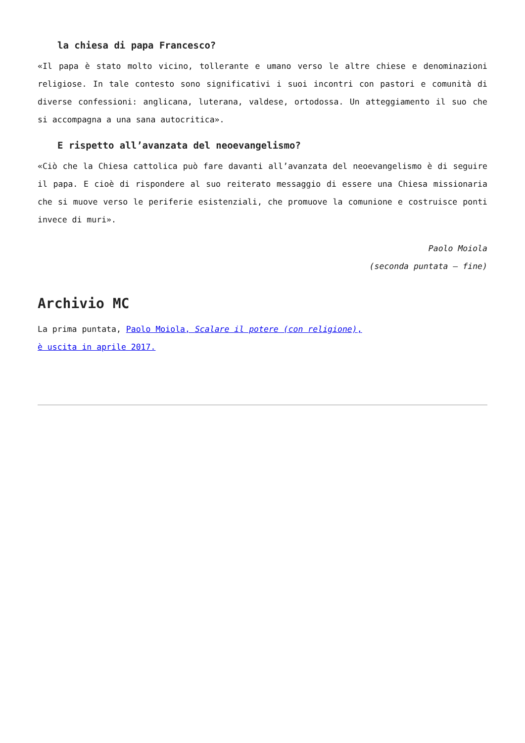la chiesa di papa Francesco?
«Il papa è stato molto vicino, tollerante e umano verso le altre chiese e denominazioni religiose. In tale contesto sono significativi i suoi incontri con pastori e comunità di diverse confessioni: anglicana, luterana, valdese, ortodossa. Un atteggiamento il suo che si accompagna a una sana autocritica».
E rispetto all’avanzata del neoevangelismo?
«Ciò che la Chiesa cattolica può fare davanti all’avanzata del neoevangelismo è di seguire il papa. E cioè di rispondere al suo reiterato messaggio di essere una Chiesa missionaria che si muove verso le periferie esistenziali, che promuove la comunione e costruisce ponti invece di muri».
Paolo Moiola
(seconda puntata – fine)
Archivio MC
La prima puntata, Paolo Moiola, Scalare il potere (con religione),
è uscita in aprile 2017.